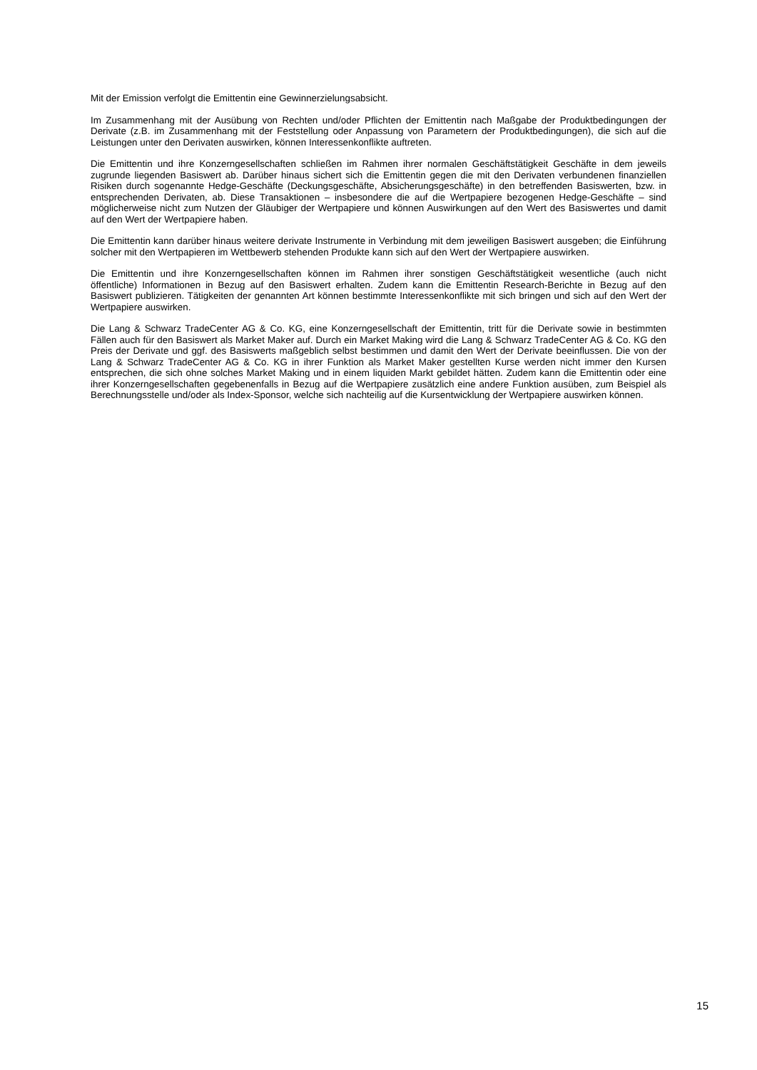Mit der Emission verfolgt die Emittentin eine Gewinnerzielungsabsicht.
Im Zusammenhang mit der Ausübung von Rechten und/oder Pflichten der Emittentin nach Maßgabe der Produktbedingungen der Derivate (z.B. im Zusammenhang mit der Feststellung oder Anpassung von Parametern der Produktbedingungen), die sich auf die Leistungen unter den Derivaten auswirken, können Interessenkonflikte auftreten.
Die Emittentin und ihre Konzerngesellschaften schließen im Rahmen ihrer normalen Geschäftstätigkeit Geschäfte in dem jeweils zugrunde liegenden Basiswert ab. Darüber hinaus sichert sich die Emittentin gegen die mit den Derivaten verbundenen finanziellen Risiken durch sogenannte Hedge-Geschäfte (Deckungsgeschäfte, Absicherungsgeschäfte) in den betreffenden Basiswerten, bzw. in entsprechenden Derivaten, ab. Diese Transaktionen – insbesondere die auf die Wertpapiere bezogenen Hedge-Geschäfte – sind möglicherweise nicht zum Nutzen der Gläubiger der Wertpapiere und können Auswirkungen auf den Wert des Basiswertes und damit auf den Wert der Wertpapiere haben.
Die Emittentin kann darüber hinaus weitere derivate Instrumente in Verbindung mit dem jeweiligen Basiswert ausgeben; die Einführung solcher mit den Wertpapieren im Wettbewerb stehenden Produkte kann sich auf den Wert der Wertpapiere auswirken.
Die Emittentin und ihre Konzerngesellschaften können im Rahmen ihrer sonstigen Geschäftstätigkeit wesentliche (auch nicht öffentliche) Informationen in Bezug auf den Basiswert erhalten. Zudem kann die Emittentin Research-Berichte in Bezug auf den Basiswert publizieren. Tätigkeiten der genannten Art können bestimmte Interessenkonflikte mit sich bringen und sich auf den Wert der Wertpapiere auswirken.
Die Lang & Schwarz TradeCenter AG & Co. KG, eine Konzerngesellschaft der Emittentin, tritt für die Derivate sowie in bestimmten Fällen auch für den Basiswert als Market Maker auf. Durch ein Market Making wird die Lang & Schwarz TradeCenter AG & Co. KG den Preis der Derivate und ggf. des Basiswerts maßgeblich selbst bestimmen und damit den Wert der Derivate beeinflussen. Die von der Lang & Schwarz TradeCenter AG & Co. KG in ihrer Funktion als Market Maker gestellten Kurse werden nicht immer den Kursen entsprechen, die sich ohne solches Market Making und in einem liquiden Markt gebildet hätten. Zudem kann die Emittentin oder eine ihrer Konzerngesellschaften gegebenenfalls in Bezug auf die Wertpapiere zusätzlich eine andere Funktion ausüben, zum Beispiel als Berechnungsstelle und/oder als Index-Sponsor, welche sich nachteilig auf die Kursentwicklung der Wertpapiere auswirken können.
15